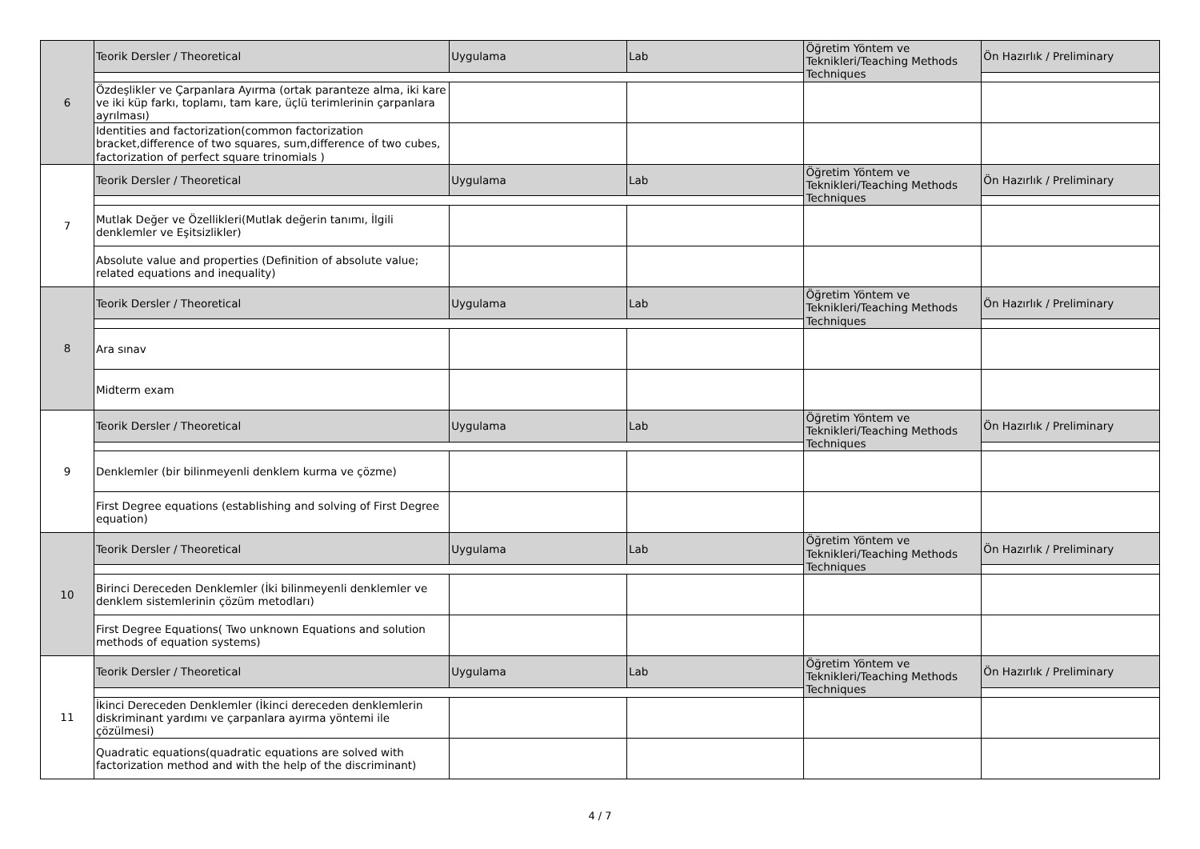| 6 | Teorik Dersler / Theoretical | Uygulama | Lab | Öğretim Yöntem ve Teknikleri/Teaching Methods Techniques | Ön Hazırlık / Preliminary |
| | Özdeşlikler ve Çarpanlara Ayırma (ortak paranteze alma, iki kare ve iki küp farkı, toplamı, tam kare, üçlü terimlerinin çarpanlara ayrılması) | | | | |
| | Identities and factorization(common factorization bracket,difference of two squares, sum,difference of two cubes, factorization of perfect square trinomials ) | | | | |
| 7 | Teorik Dersler / Theoretical | Uygulama | Lab | Öğretim Yöntem ve Teknikleri/Teaching Methods Techniques | Ön Hazırlık / Preliminary |
| | Mutlak Değer ve Özellikleri(Mutlak değerin tanımı, İlgili denklemler ve Eşitsizlikler) | | | | |
| | Absolute value and properties (Definition of absolute value; related equations and inequality) | | | | |
| 8 | Teorik Dersler / Theoretical | Uygulama | Lab | Öğretim Yöntem ve Teknikleri/Teaching Methods Techniques | Ön Hazırlık / Preliminary |
| | Ara sınav | | | | |
| | Midterm exam | | | | |
| 9 | Teorik Dersler / Theoretical | Uygulama | Lab | Öğretim Yöntem ve Teknikleri/Teaching Methods Techniques | Ön Hazırlık / Preliminary |
| | Denklemler (bir bilinmeyenli denklem kurma ve çözme) | | | | |
| | First Degree equations (establishing and solving of First Degree equation) | | | | |
| 10 | Teorik Dersler / Theoretical | Uygulama | Lab | Öğretim Yöntem ve Teknikleri/Teaching Methods Techniques | Ön Hazırlık / Preliminary |
| | Birinci Dereceden Denklemler (İki bilinmeyenli denklemler ve denklem sistemlerinin çözüm metodları) | | | | |
| | First Degree Equations( Two unknown Equations and solution methods of equation systems) | | | | |
| 11 | Teorik Dersler / Theoretical | Uygulama | Lab | Öğretim Yöntem ve Teknikleri/Teaching Methods Techniques | Ön Hazırlık / Preliminary |
| | İkinci Dereceden Denklemler (İkinci dereceden denklemlerin diskriminant yardımı ve çarpanlara ayırma yöntemi ile çözülmesi) | | | | |
| | Quadratic equations(quadratic equations are solved with factorization method and with the help of the discriminant) | | | | |
4 / 7